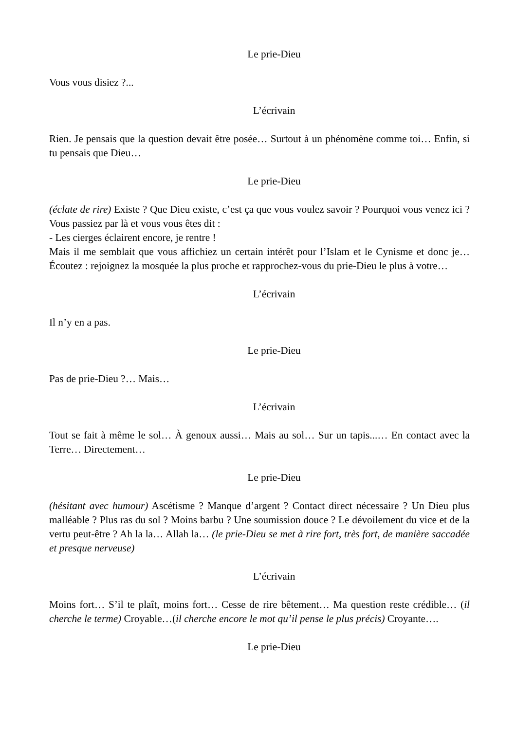Le prie-Dieu
Vous vous disiez ?...
L’écrivain
Rien. Je pensais que la question devait être posée… Surtout à un phénomène comme toi… Enfin, si tu pensais que Dieu…
Le prie-Dieu
(éclate de rire) Existe ? Que Dieu existe, c’est ça que vous voulez savoir ? Pourquoi vous venez ici ? Vous passiez par là et vous vous êtes dit :
- Les cierges éclairent encore, je rentre !
Mais il me semblait que vous affichiez un certain intérêt pour l’Islam et le Cynisme et donc je… Écoutez : rejoignez la mosquée la plus proche et rapprochez-vous du prie-Dieu le plus à votre…
L’écrivain
Il n’y en a pas.
Le prie-Dieu
Pas de prie-Dieu ?… Mais…
L’écrivain
Tout se fait à même le sol… À genoux aussi… Mais au sol… Sur un tapis...… En contact avec la Terre… Directement…
Le prie-Dieu
(hésitant avec humour) Ascétisme ? Manque d’argent ? Contact direct nécessaire ? Un Dieu plus malléable ? Plus ras du sol ? Moins barbu ? Une soumission douce ? Le dévoilement du vice et de la vertu peut-être ? Ah la la… Allah la… (le prie-Dieu se met à rire fort, très fort, de manière saccadée et presque nerveuse)
L’écrivain
Moins fort… S’il te plaît, moins fort… Cesse de rire bêtement… Ma question reste crédible… (il cherche le terme) Croyable…(il cherche encore le mot qu’il pense le plus précis) Croyante….
Le prie-Dieu